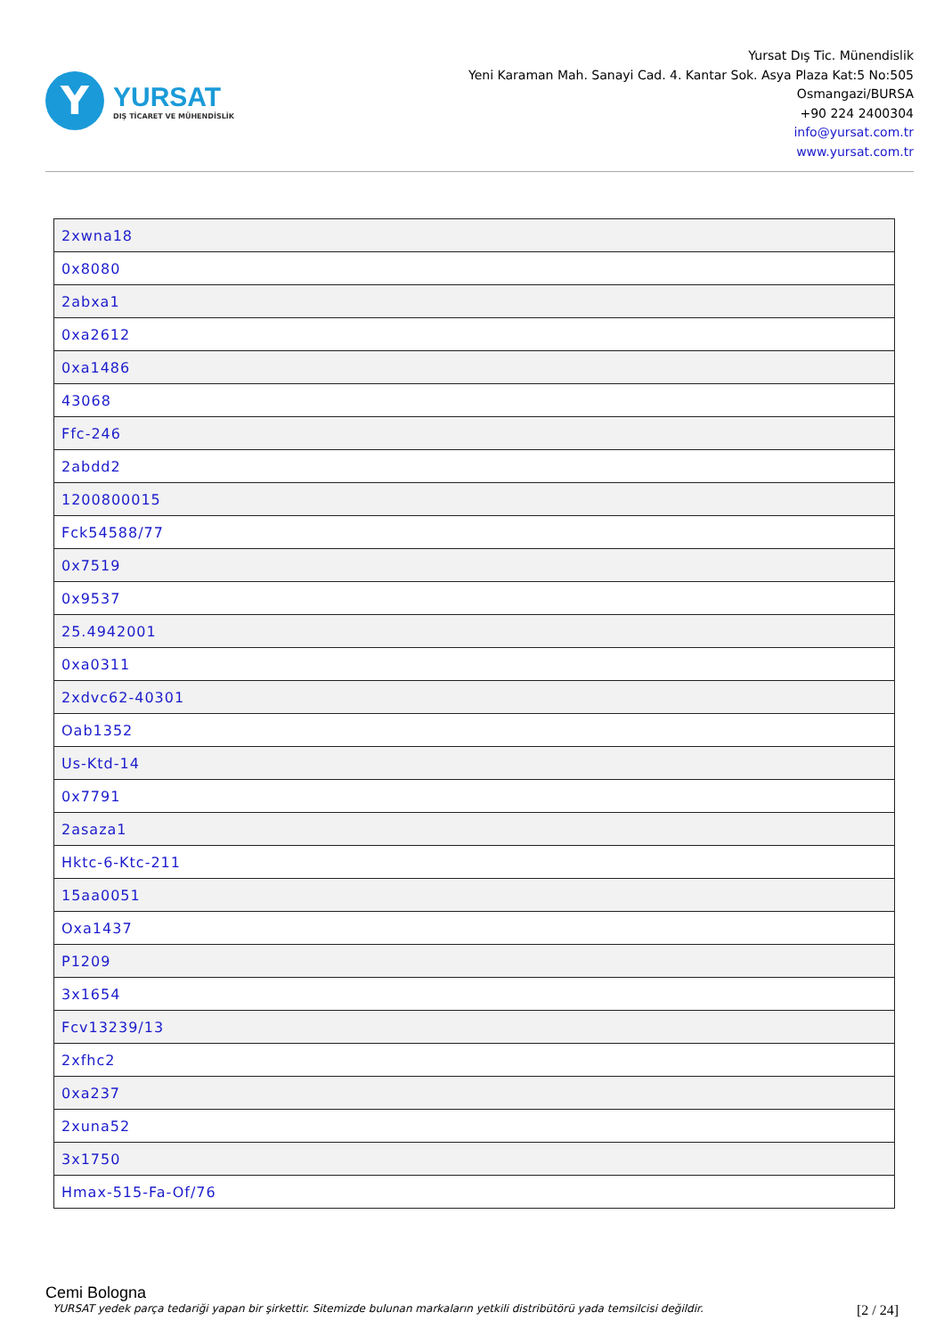Y
YURSAT
DIŞ TİCARET VE MÜHENDİSLİK
Yursat Dış Tic. Münendislik
Yeni Karaman Mah. Sanayi Cad. 4. Kantar Sok. Asya Plaza Kat:5 No:505
Osmangazi/BURSA
+90 224 2400304
info@yursat.com.tr
www.yursat.com.tr
| 2xwna18 |
| 0x8080 |
| 2abxa1 |
| 0xa2612 |
| 0xa1486 |
| 43068 |
| Ffc-246 |
| 2abdd2 |
| 1200800015 |
| Fck54588/77 |
| 0x7519 |
| 0x9537 |
| 25.4942001 |
| 0xa0311 |
| 2xdvc62-40301 |
| Oab1352 |
| Us-Ktd-14 |
| 0x7791 |
| 2asaza1 |
| Hktc-6-Ktc-211 |
| 15aa0051 |
| Oxa1437 |
| P1209 |
| 3x1654 |
| Fcv13239/13 |
| 2xfhc2 |
| 0xa237 |
| 2xuna52 |
| 3x1750 |
| Hmax-515-Fa-Of/76 |
Cemi Bologna
YURSAT yedek parça tedariği yapan bir şirkettir. Sitemizde bulunan markaların yetkili distribütörü yada temsilcisi değildir. [2 / 24]